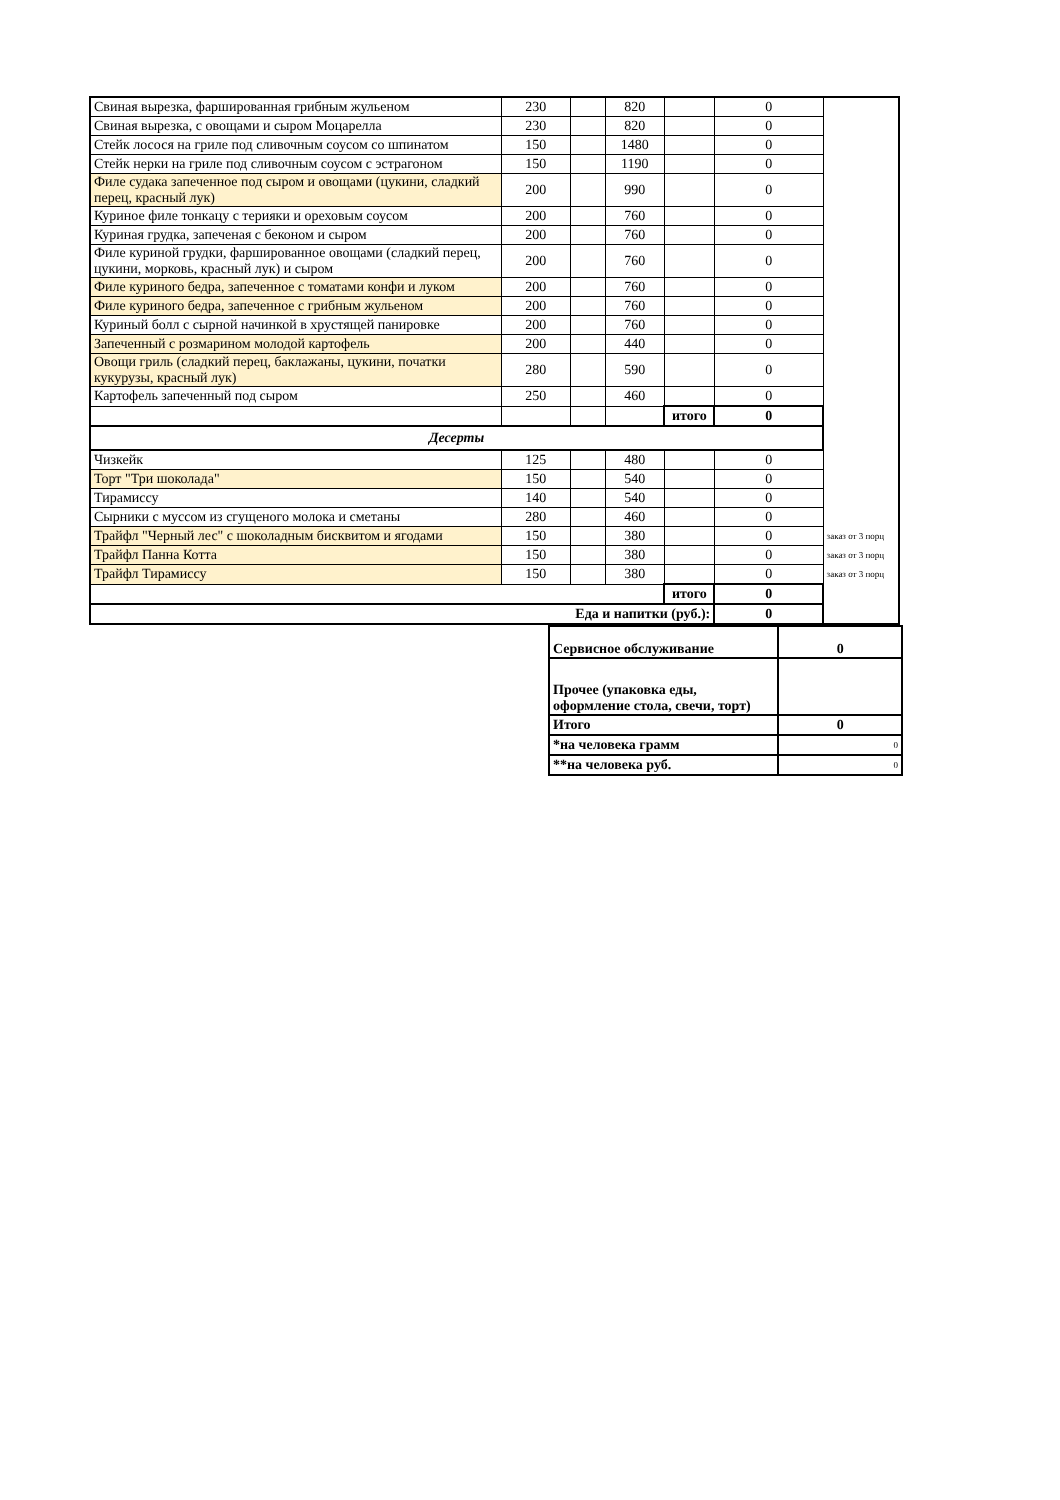| Свиная вырезка, фаршированная грибным жульеном | 230 | | 820 | | 0 | |
| Свиная вырезка, с овощами и сыром Моцарелла | 230 | | 820 | | 0 | |
| Стейк лосося на гриле под сливочным соусом со шпинатом | 150 | | 1480 | | 0 | |
| Стейк нерки на гриле под сливочным соусом с эстрагоном | 150 | | 1190 | | 0 | |
| Филе судака запеченное под сыром и овощами (цукини, сладкий перец, красный лук) | 200 | | 990 | | 0 | |
| Куриное филе тонкацу с терияки и ореховым соусом | 200 | | 760 | | 0 | |
| Куриная грудка, запеченая с беконом и сыром | 200 | | 760 | | 0 | |
| Филе куриной грудки, фаршированное овощами (сладкий перец, цукини, морковь, красный лук) и сыром | 200 | | 760 | | 0 | |
| Филе куриного бедра, запеченное с томатами конфи и луком | 200 | | 760 | | 0 | |
| Филе куриного бедра, запеченное с грибным жульеном | 200 | | 760 | | 0 | |
| Куриный болл с сырной начинкой в хрустящей панировке | 200 | | 760 | | 0 | |
| Запеченный с розмарином молодой картофель | 200 | | 440 | | 0 | |
| Овощи гриль (сладкий перец, баклажаны, цукини, початки кукурузы, красный лук) | 280 | | 590 | | 0 | |
| Картофель запеченный под сыром | 250 | | 460 | | 0 | |
| | | | | итого | 0 | |
| Десерты | | | | | | |
| Чизкейк | 125 | | 480 | | 0 | |
| Торт "Три шоколада" | 150 | | 540 | | 0 | |
| Тирамиссу | 140 | | 540 | | 0 | |
| Сырники с муссом из сгущеного молока и сметаны | 280 | | 460 | | 0 | |
| Трайфл "Черный лес" с шоколадным бисквитом и ягодами | 150 | | 380 | | 0 | заказ от 3 порц |
| Трайфл Панна Котта | 150 | | 380 | | 0 | заказ от 3 порц |
| Трайфл Тирамиссу | 150 | | 380 | | 0 | заказ от 3 порц |
| | | | | итого | 0 | |
| Еда и напитки (руб.): | | | | | 0 | |
| Сервисное обслуживание | 0 |
| Прочее (упаковка еды, оформление стола, свечи, торт) | |
| Итого | 0 |
| *на человека грамм | 0 |
| **на человека руб. | 0 |